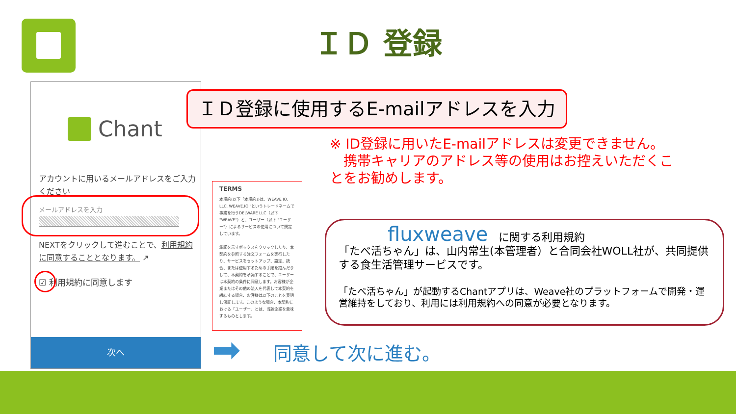ＩＤ 登録
Chant
アカウントに用いるメールアドレスをご入力ください
メールアドレスを入力
NEXTをクリックして進むことで、利用規約に同意することとなります。 ↗
☑ 利用規約に同意します
次へ
ＩＤ登録に使用するE-mailアドレスを入力
※ ID登録に用いたE-mailアドレスは変更できません。
　携帯キャリアのアドレス等の使用はお控えいただくことをお勧めします。
TERMS
本規約(以下「本規約」)は、WEAVE IO, LLC. WEAVE.IO "というトレードネームで事業を行うDELWARE LLC（以下 "WEAVE"）と、ユーザー（以下 "ユーザー"）によるサービスの使用について規定しています。
承諾を示すボックスをクリックしたり、本契約を参照する注文フォームを実行したり、サービスをセットアップ、設定、統合、または使用するための手順を踏んだりして、本契約を承諾することで、ユーザーは本契約の条件に同意します。お客様が企業またはその他の法人を代表して本契約を締結する場合、お客様は以下のことを表明し保証します。このような場合、本契約における「ユーザー」とは、当該企業を意味するものとします。
fluxweave　に関する利用規約
「たべ活ちゃん」は、山内常生(本管理者）と合同会社WOLL社が、共同提供する食生活管理サービスです。
「たべ活ちゃん」が起動するChantアプリは、Weave社のプラットフォームで開発・運営維持をしており、利用には利用規約への同意が必要となります。
➡ 同意して次に進む。